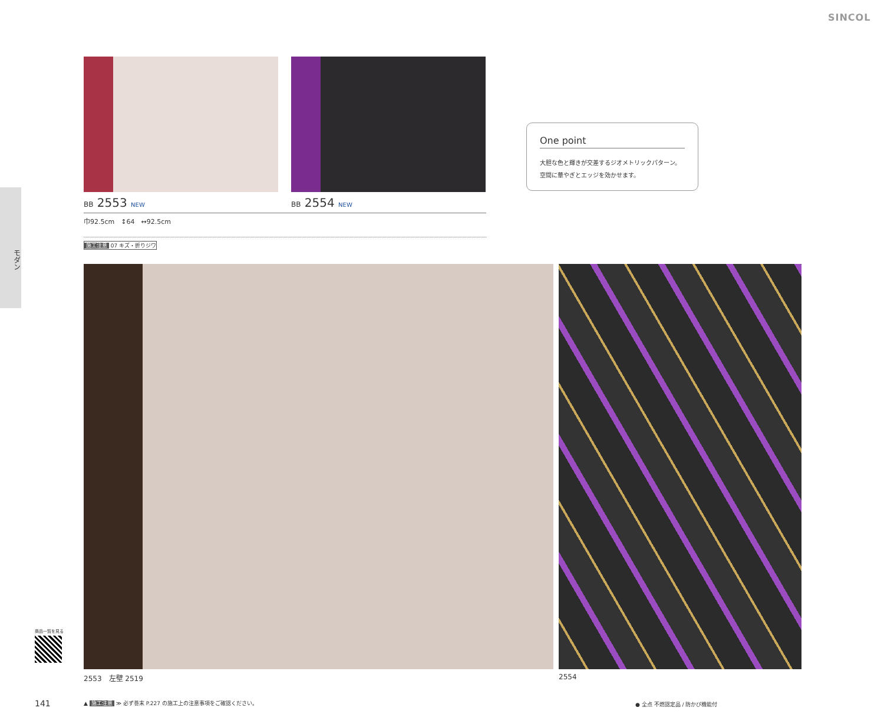SINCOL
モダン
BB 2553 NEW BB 2554 NEW
巾92.5cm　↕64　↔92.5cm
施工注意 07 キズ・折りジワ
One point
大胆な色と輝きが交差するジオメトリックパターン。
空間に華やぎとエッジを効かせます。
2553　左壁 2519 2554
商品一覧を見る
141
▲ 施工注意 ≫ 必ず巻末 P.227 の施工上の注意事項をご確認ください。
● 全点 不燃認定品 / 防かび機能付